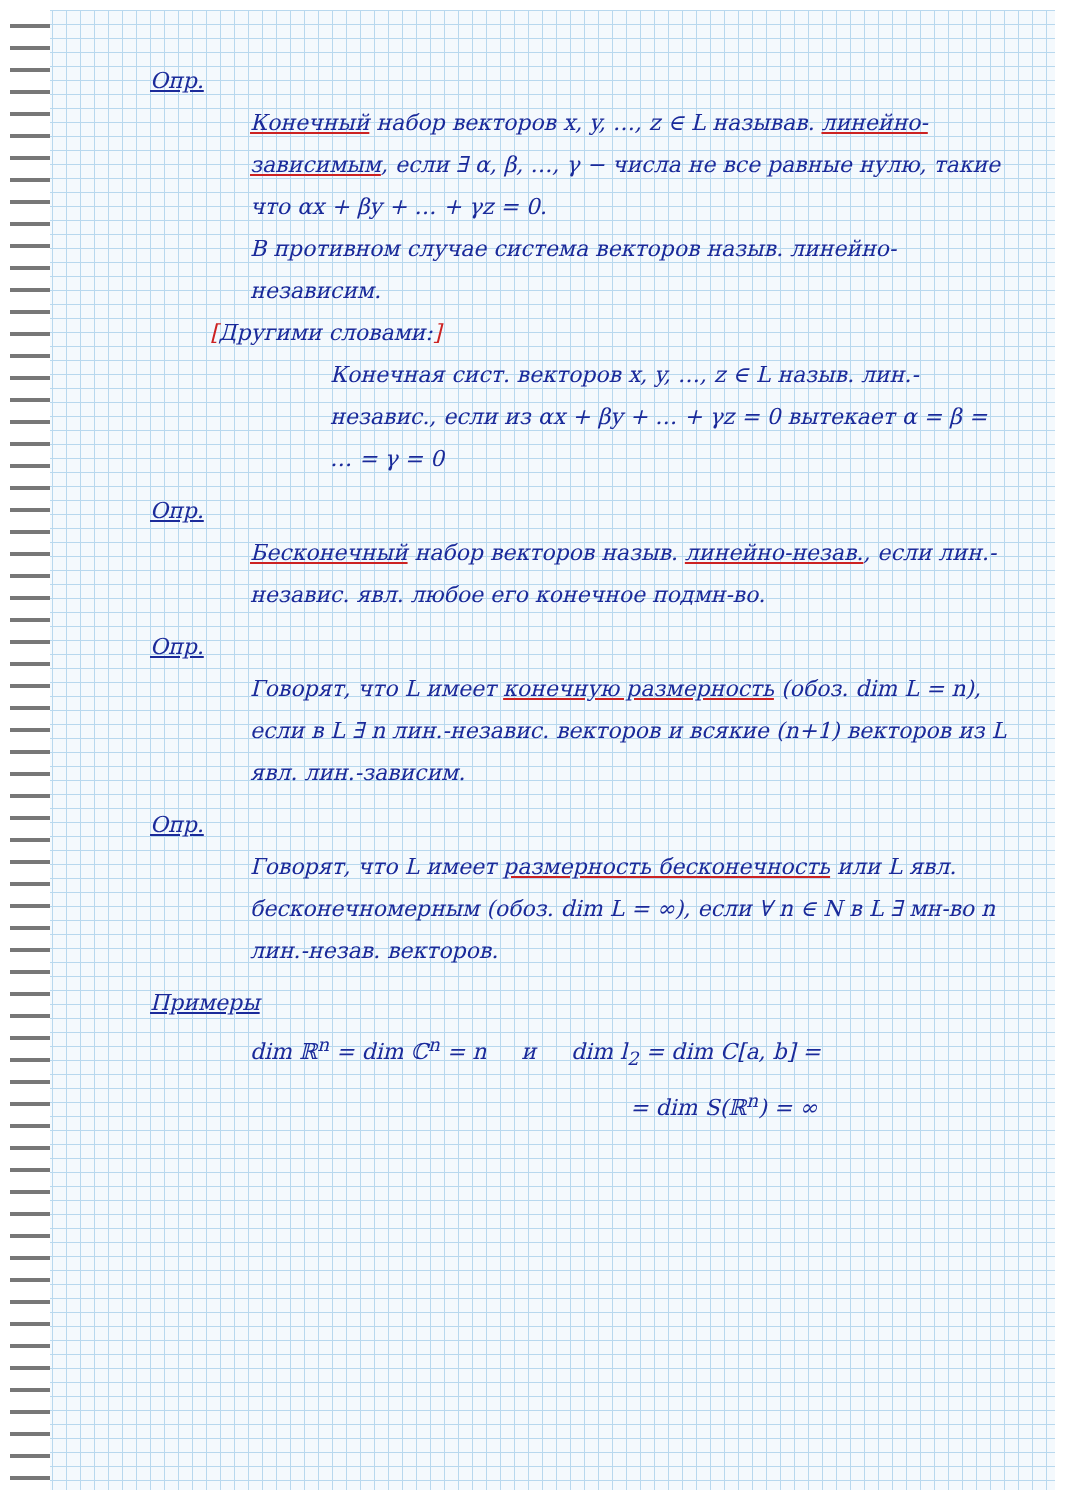Опр.
Конечный набор векторов x, y, …, z ∈ L называв. линейно-зависимым, если ∃ α, β, …, γ − числа не все равные нулю, такие что αx + βy + … + γz = 0.
В противном случае система векторов назыв. линейно-независим.
[Другими словами:]
Конечная сист. векторов x, y, …, z ∈ L назыв. лин.-независ., если из αx + βy + … + γz = 0 вытекает α = β = … = γ = 0
Опр.
Бесконечный набор векторов назыв. линейно-незав., если лин.-независ. явл. любое его конечное подмн-во.
Опр.
Говорят, что L имеет конечную размерность (обоз. dim L = n), если в L ∃ n лин.-независ. векторов и всякие (n+1) векторов из L явл. лин.-зависим.
Опр.
Говорят, что L имеет размерность бесконечность или L явл. бесконечномерным (обоз. dim L = ∞), если ∀ n ∈ N в L ∃ мн-во n лин.-незав. векторов.
Примеры
dim ℝ<sup>n</sup> = dim ℂ<sup>n</sup> = n и dim l<sub>2</sub> = dim C[a, b] =
= dim S(ℝ<sup>n</sup>) = ∞